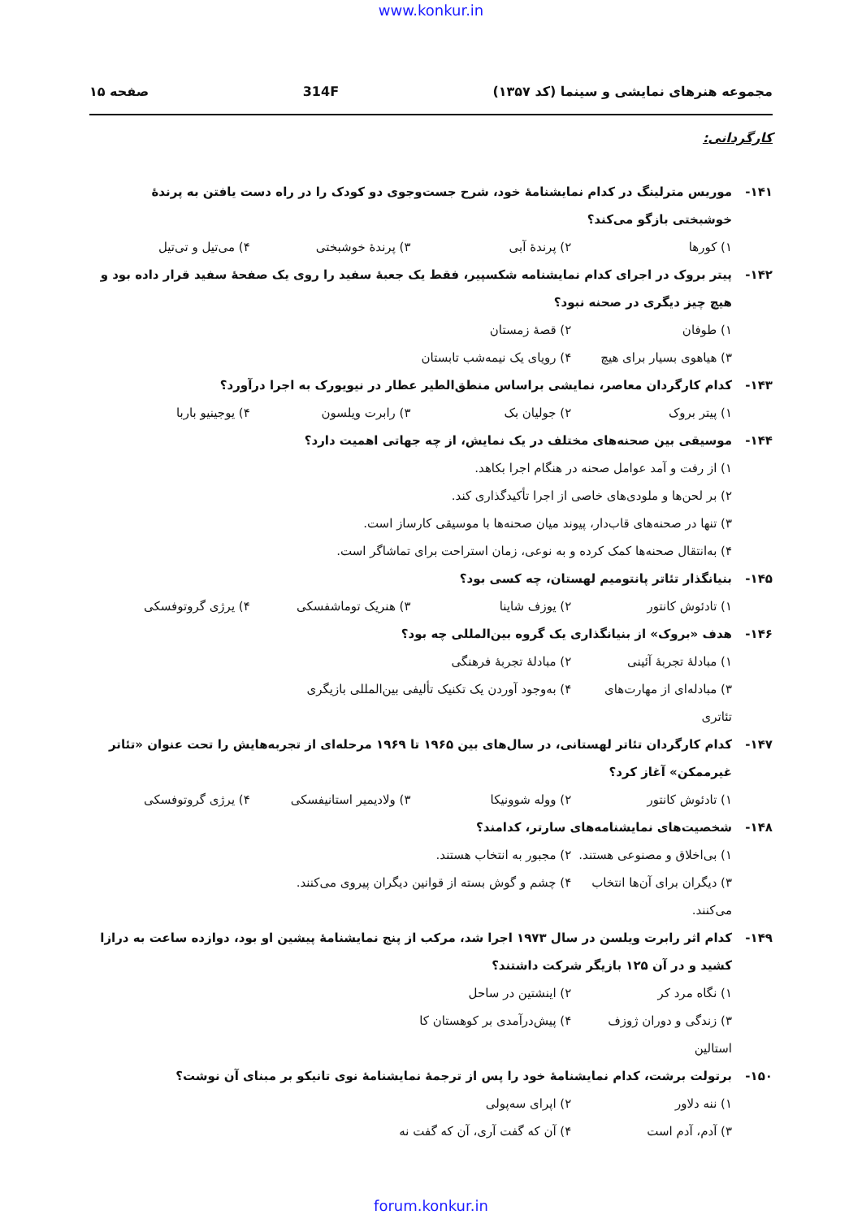www.konkur.in
مجموعه هنرهای نمایشی و سینما (کد ۱۳۵۷) 314F صفحه ۱۵
کارگردانی:
۱۴۱- موریس مترلینگ در کدام نمایشنامهٔ خود، شرح جست‌وجوی دو کودک را در راه دست یافتن به پرندهٔ خوشبختی بازگو می‌کند؟
۱) کورها ۲) پرندهٔ آبی ۳) پرندهٔ خوشبختی ۴) می‌تیل و تی‌تیل
۱۴۲- پیتر بروک در اجرای کدام نمایشنامه شکسپیر، فقط یک جعبهٔ سفید را روی یک صفحهٔ سفید قرار داده بود و هیچ چیز دیگری در صحنه نبود؟
۱) طوفان ۲) قصهٔ زمستان ۳) هیاهوی بسیار برای هیچ ۴) رویای یک نیمه‌شب تابستان
۱۴۳- کدام کارگردان معاصر، نمایشی براساس منطق‌الطیر عطار در نیویورک به اجرا درآورد؟
۱) پیتر بروک ۲) جولیان بک ۳) رابرت ویلسون ۴) یوجینیو باربا
۱۴۴- موسیقی بین صحنه‌های مختلف در یک نمایش، از چه جهاتی اهمیت دارد؟
۱) از رفت و آمد عوامل صحنه در هنگام اجرا بکاهد.
۲) بر لحن‌ها و ملودی‌های خاصی از اجرا تأکیدگذاری کند.
۳) تنها در صحنه‌های قاب‌دار، پیوند میان صحنه‌ها با موسیقی کارساز است.
۴) به‌انتقال صحنه‌ها کمک کرده و به نوعی، زمان استراحت برای تماشاگر است.
۱۴۵- بنیانگذار تئاتر پانتومیم لهستان، چه کسی بود؟
۱) تادئوش کانتور ۲) یوزف شاینا ۳) هنریک توماشفسکی ۴) یرژی گروتوفسکی
۱۴۶- هدف «بروک» از بنیانگذاری یک گروه بین‌المللی چه بود؟
۱) مبادلهٔ تجربهٔ آئینی ۲) مبادلهٔ تجربهٔ فرهنگی ۳) مبادله‌ای از مهارت‌های تئاتری ۴) به‌وجود آوردن یک تکنیک تألیفی بین‌المللی بازیگری
۱۴۷- کدام کارگردان تئاتر لهستانی، در سال‌های بین ۱۹۶۵ تا ۱۹۶۹ مرحله‌ای از تجربه‌هایش را تحت عنوان «تئاتر غیرممکن» آغاز کرد؟
۱) تادئوش کانتور ۲) ووله شوونیکا ۳) ولادیمیر استانیفسکی ۴) یرژی گروتوفسکی
۱۴۸- شخصیت‌های نمایشنامه‌های سارتر، کدامند؟
۱) بی‌اخلاق و مصنوعی هستند. ۲) مجبور به انتخاب هستند. ۳) دیگران برای آن‌ها انتخاب می‌کنند. ۴) چشم و گوش بسته از قوانین دیگران پیروی می‌کنند.
۱۴۹- کدام اثر رابرت ویلسن در سال ۱۹۷۳ اجرا شد، مرکب از پنج نمایشنامهٔ پیشین او بود، دوازده ساعت به درازا کشید و در آن ۱۲۵ بازیگر شرکت داشتند؟
۱) نگاه مرد کر ۲) اینشتین در ساحل ۳) زندگی و دوران ژوزف استالین ۴) پیش‌درآمدی بر کوهستان کا
۱۵۰- برتولت برشت، کدام نمایشنامهٔ خود را پس از ترجمهٔ نمایشنامهٔ نوی تانیکو بر مبنای آن نوشت؟
۱) ننه دلاور ۲) اپرای سه‌پولی ۳) آدم، آدم است ۴) آن که گفت آری، آن که گفت نه
forum.konkur.in